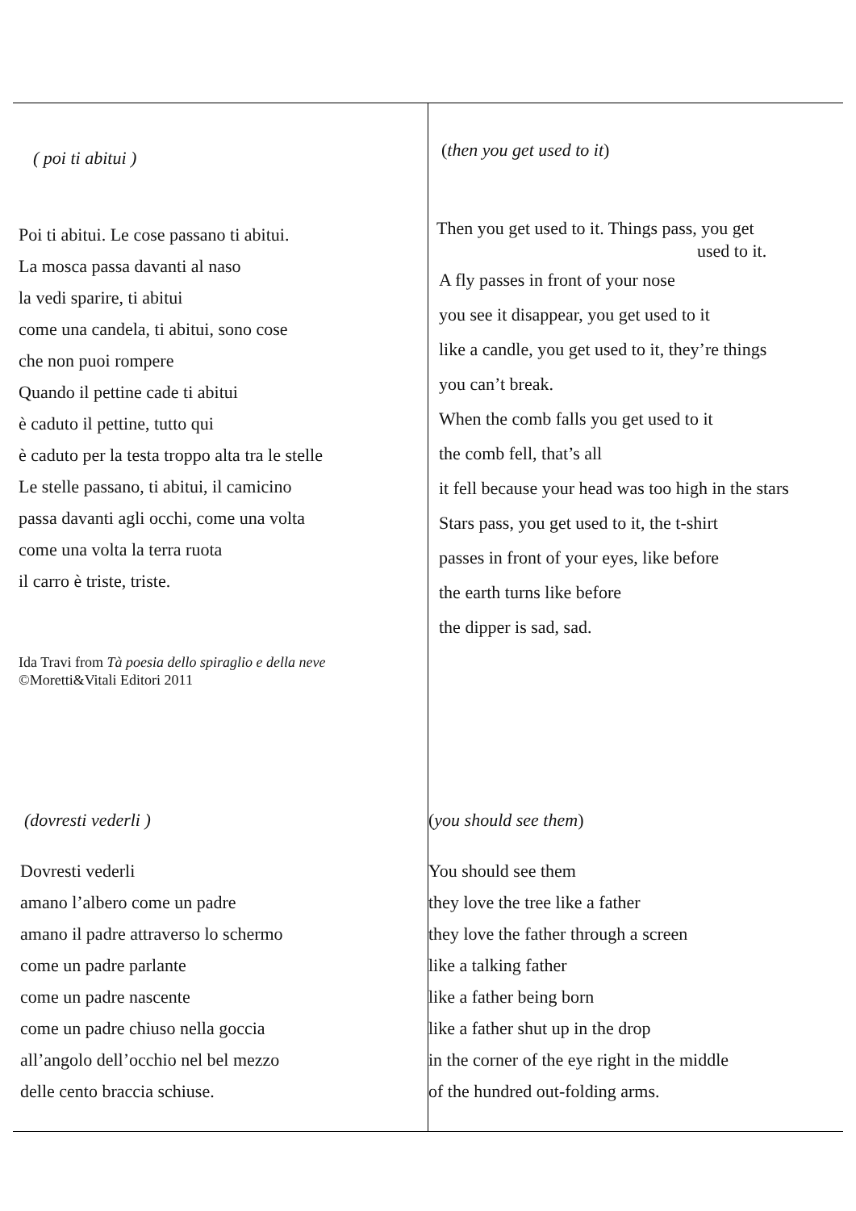| ( poi ti abitui ) Poi ti abitui. Le cose passano ti abitui. La mosca passa davanti al naso la vedi sparire, ti abitui come una candela, ti abitui, sono cose che non puoi rompere Quando il pettine cade ti abitui è caduto il pettine, tutto qui è caduto per la testa troppo alta tra le stelle Le stelle passano, ti abitui, il camicino passa davanti agli occhi, come una volta come una volta la terra ruota il carro è triste, triste. Ida Travi from Tà poesia dello spiraglio e della neve ©Moretti&Vitali Editori 2011 | ( then you get used to it ) Then you get used to it. Things pass, you get used to it. A fly passes in front of your nose you see it disappear, you get used to it like a candle, you get used to it, they’re things you can’t break. When the comb falls you get used to it the comb fell, that’s all it fell because your head was too high in the stars Stars pass, you get used to it, the t-shirt passes in front of your eyes, like before the earth turns like before the dipper is sad, sad. |
| (dovresti vederli ) Dovresti vederli amano l’albero come un padre amano il padre attraverso lo schermo come un padre parlante come un padre nascente come un padre chiuso nella goccia all’angolo dell’occhio nel bel mezzo delle cento braccia schiuse. | ( you should see them ) You should see them they love the tree like a father they love the father through a screen like a talking father like a father being born like a father shut up in the drop in the corner of the eye right in the middle of the hundred out-folding arms. |